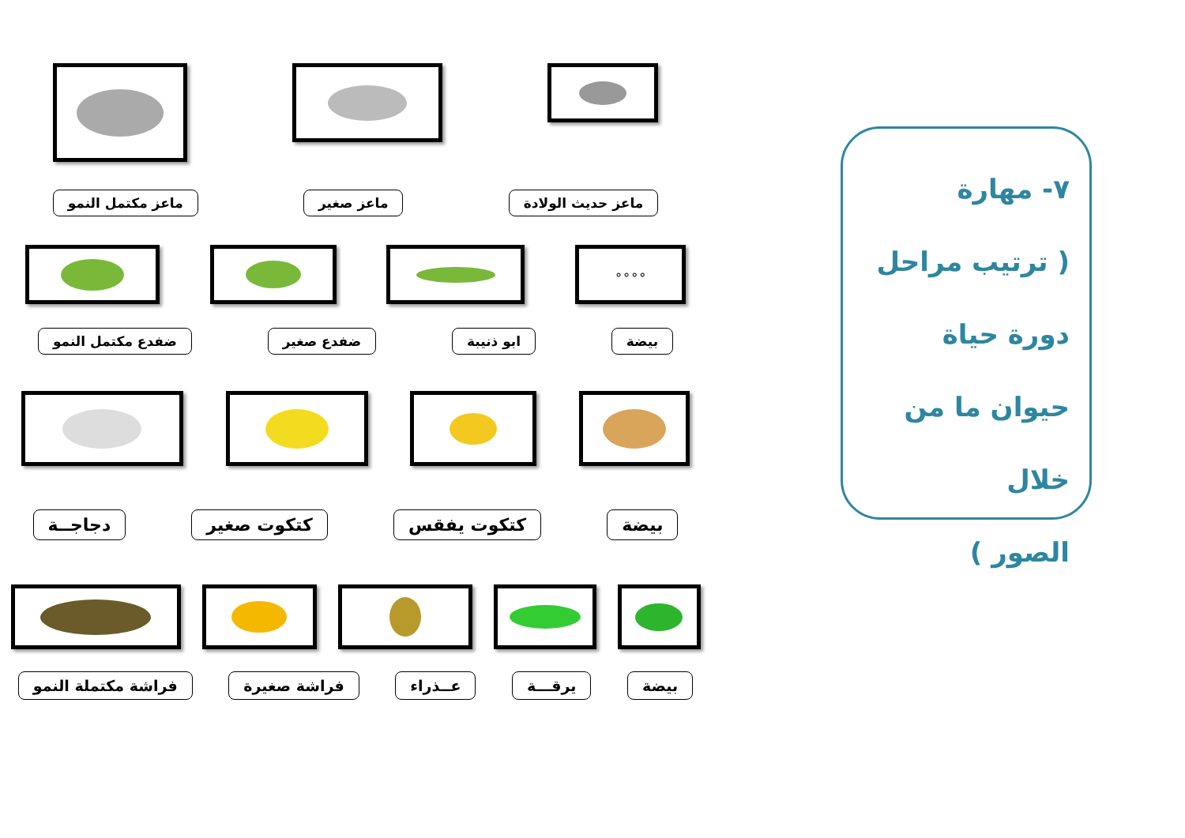٧- مهارة
( ترتيب مراحل
دورة حياة
حيوان ما من خلال
الصور )
ماعز حديث الولادة ماعز صغير ماعز مكتمل النمو
∘∘∘∘
بيضة ابو ذنيبة ضفدع صغير ضفدع مكتمل النمو
بيضة كتكوت يفقس كتكوت صغير دجاجــة
بيضة يرقـــة عــذراء فراشة صغيرة فراشة مكتملة النمو